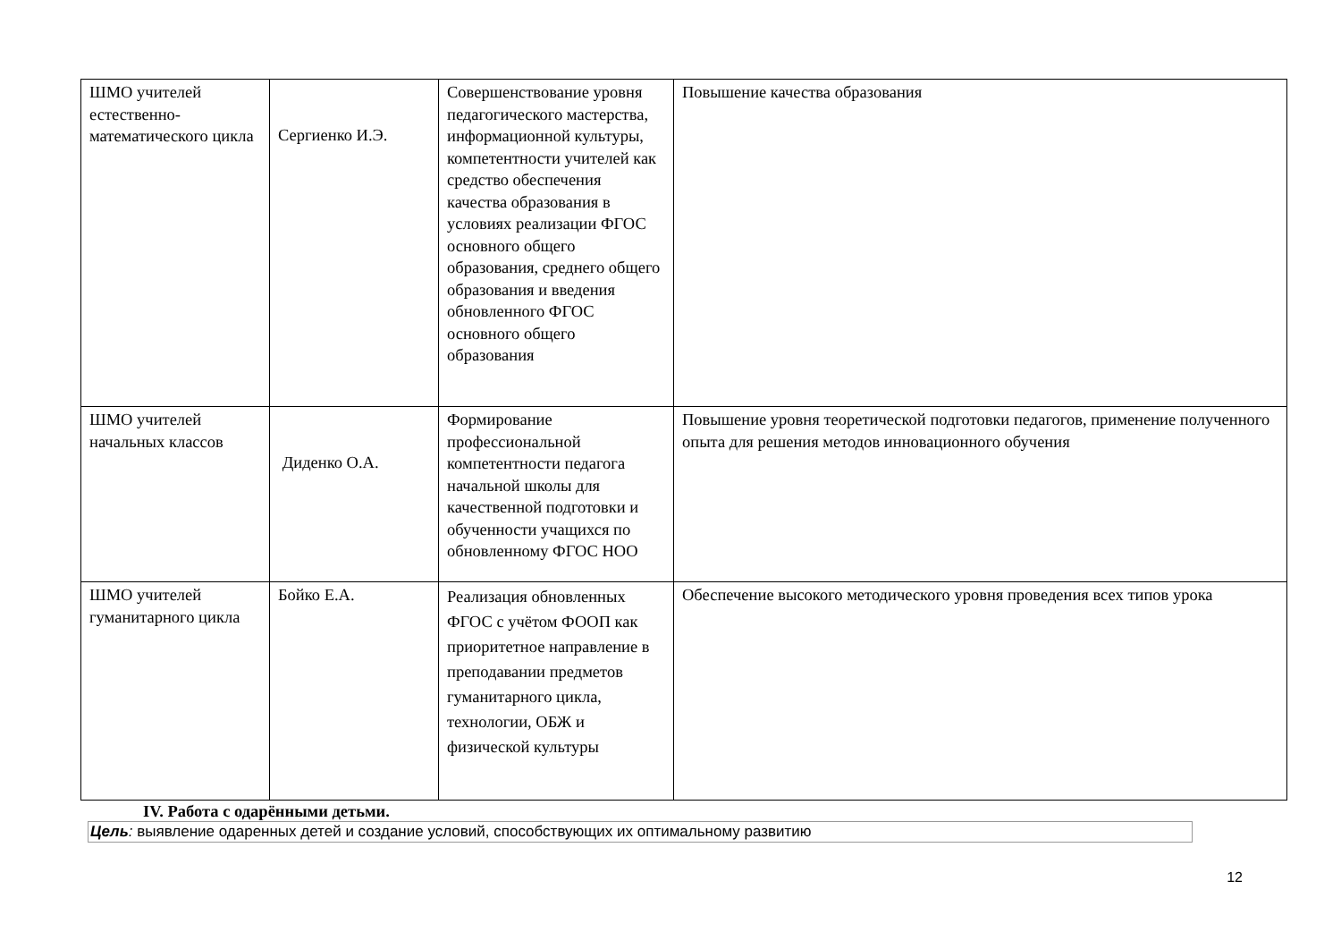| ШМО учителей естественно-математического цикла | Сергиенко И.Э. | Совершенствование уровня педагогического мастерства, информационной культуры, компетентности учителей как средство обеспечения качества образования в условиях реализации ФГОС основного общего образования, среднего общего образования и введения обновленного ФГОС основного общего образования | Повышение качества образования |
| ШМО учителей начальных классов | Диденко О.А. | Формирование профессиональной компетентности педагога начальной школы для качественной подготовки и обученности учащихся по обновленному ФГОС НОО | Повышение уровня теоретической подготовки педагогов, применение полученного опыта для решения методов инновационного обучения |
| ШМО учителей гуманитарного цикла | Бойко Е.А. | Реализация обновленных ФГОС с учётом ФООП как приоритетное направление в преподавании предметов гуманитарного цикла, технологии, ОБЖ и физической культуры | Обеспечение высокого методического уровня проведения всех типов урока |
IV. Работа с одарёнными детьми.
Цель: выявление одаренных детей и создание условий, способствующих их оптимальному развитию
12